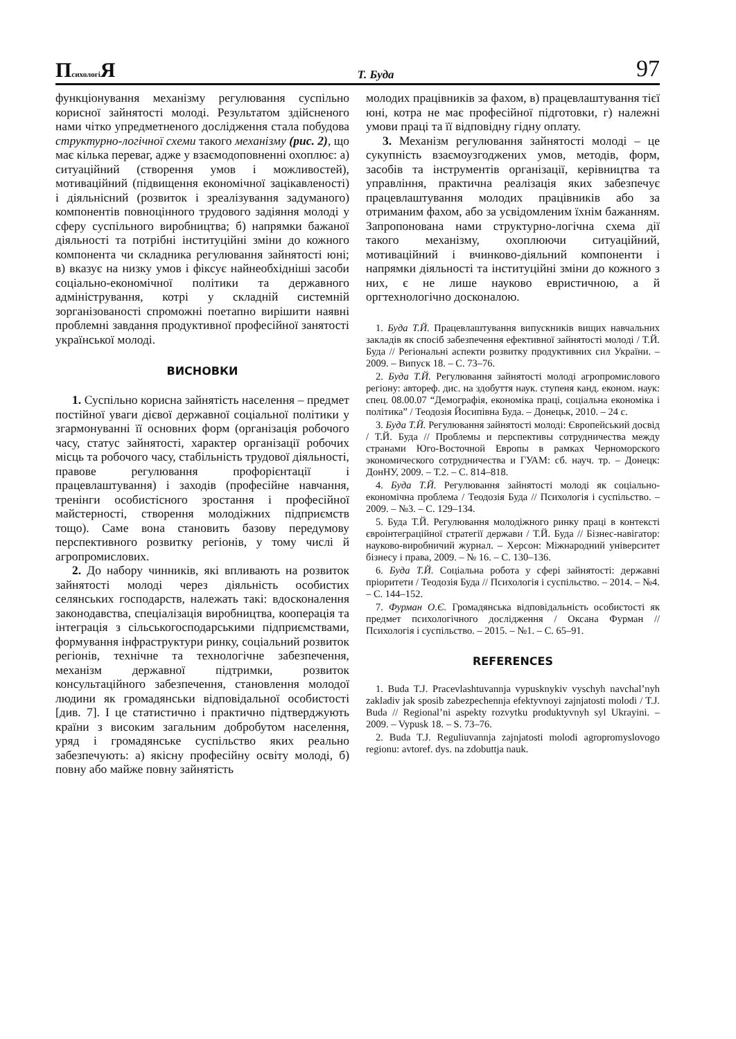Психологі Я Т. Буда 97
функціонування механізму регулювання суспільно корисної зайнятості молоді. Результатом здійсненого нами чітко упредметненого дослідження стала побудова структурно-логічної схеми такого механізму (рис. 2), що має кілька переваг, адже у взаємодоповненні охоплює: а) ситуаційний (створення умов і можливостей), мотиваційний (підвищення економічної зацікавленості) і діяльнісний (розвиток і зреалізування задуманого) компонентів повноцінного трудового задіяння молоді у сферу суспільного виробництва; б) напрямки бажаної діяльності та потрібні інституційні зміни до кожного компонента чи складника регулювання зайнятості юні; в) вказує на низку умов і фіксує найнеобхідніші засоби соціально-економічної політики та державного адміністрування, котрі у складній системній зорганізованості спроможні поетапно вирішити наявні проблемні завдання продуктивної професійної занятості української молоді.
ВИСНОВКИ
1. Суспільно корисна зайнятість населення – предмет постійної уваги дієвої державної соціальної політики у згармонуванні її основних форм (організація робочого часу, статус зайнятості, характер організації робочих місць та робочого часу, стабільність трудової діяльності, правове регулювання профорієнтації і працевлаштування) і заходів (професійне навчання, тренінги особистісного зростання і професійної майстерності, створення молодіжних підприємств тощо). Саме вона становить базову передумову перспективного розвитку регіонів, у тому числі й агропромислових.
2. До набору чинників, які впливають на розвиток зайнятості молоді через діяльність особистих селянських господарств, належать такі: вдосконалення законодавства, спеціалізація виробництва, кооперація та інтеграція з сільськогосподарськими підприємствами, формування інфраструктури ринку, соціальний розвиток регіонів, технічне та технологічне забезпечення, механізм державної підтримки, розвиток консультаційного забезпечення, становлення молодої людини як громадянськи відповідальної особистості [див. 7]. І це статистично і практично підтверджують країни з високим загальним добробутом населення, уряд і громадянське суспільство яких реально забезпечують: а) якісну професійну освіту молоді, б) повну або майже повну зайнятість
молодих працівників за фахом, в) працевлаштування тієї юні, котра не має професійної підготовки, г) належні умови праці та її відповідну гідну оплату.
3. Механізм регулювання зайнятості молоді – це сукупність взаємоузгоджених умов, методів, форм, засобів та інструментів організації, керівництва та управління, практична реалізація яких забезпечує працевлаштування молодих працівників або за отриманим фахом, або за усвідомленим їхнім бажанням. Запропонована нами структурно-логічна схема дії такого механізму, охоплюючи ситуаційний, мотиваційний і вчинково-діяльний компоненти і напрямки діяльності та інституційні зміни до кожного з них, є не лише науково евристичною, а й оргтехнологічно досконалою.
1. Буда Т.Й. Працевлаштування випускників вищих навчальних закладів як спосіб забезпечення ефективної зайнятості молоді / Т.Й. Буда // Регіональні аспекти розвитку продуктивних сил України. – 2009. – Випуск 18. – С. 73–76.
2. Буда Т.Й. Регулювання зайнятості молоді агропромислового регіону: автореф. дис. на здобуття наук. ступеня канд. економ. наук: спец. 08.00.07 “Демографія, економіка праці, соціальна економіка і політика” / Теодозія Йосипівна Буда. – Донецьк, 2010. – 24 с.
3. Буда Т.Й. Регулювання зайнятості молоді: Європейський досвід / Т.Й. Буда // Проблемы и перспективы сотрудничества между странами Юго-Восточной Европы в рамках Черноморского экономического сотрудничества и ГУАМ: сб. науч. тр. – Донецк: ДонНУ, 2009. – Т.2. – С. 814–818.
4. Буда Т.Й. Регулювання зайнятості молоді як соціально-економічна проблема / Теодозія Буда // Психологія і суспільство. – 2009. – №3. – С. 129–134.
5. Буда Т.Й. Регулювання молодіжного ринку праці в контексті євроінтеграційної стратегії держави / Т.Й. Буда // Бізнес-навігатор: науково-виробничий журнал. – Херсон: Міжнародний університет бізнесу і права, 2009. – № 16. – С. 130–136.
6. Буда Т.Й. Соціальна робота у сфері зайнятості: державні пріоритети / Теодозія Буда // Психологія і суспільство. – 2014. – №4. – С. 144–152.
7. Фурман О.Є. Громадянська відповідальність особистості як предмет психологічного дослідження / Оксана Фурман // Психологія і суспільство. – 2015. – №1. – С. 65–91.
REFERENCES
1. Buda T.J. Pracevlashtuvannja vypusknykiv vyschyh navchal’nyh zakladiv jak sposib zabezpechennja efektyvnoyi zajnjatosti molodi / T.J. Buda // Regional’ni aspekty rozvytku produktyvnyh syl Ukrayini. – 2009. – Vypusk 18. – S. 73–76.
2. Buda T.J. Reguliuvannja zajnjatosti molodi agropromyslovogo regionu: avtoref. dys. na zdobuttja nauk.